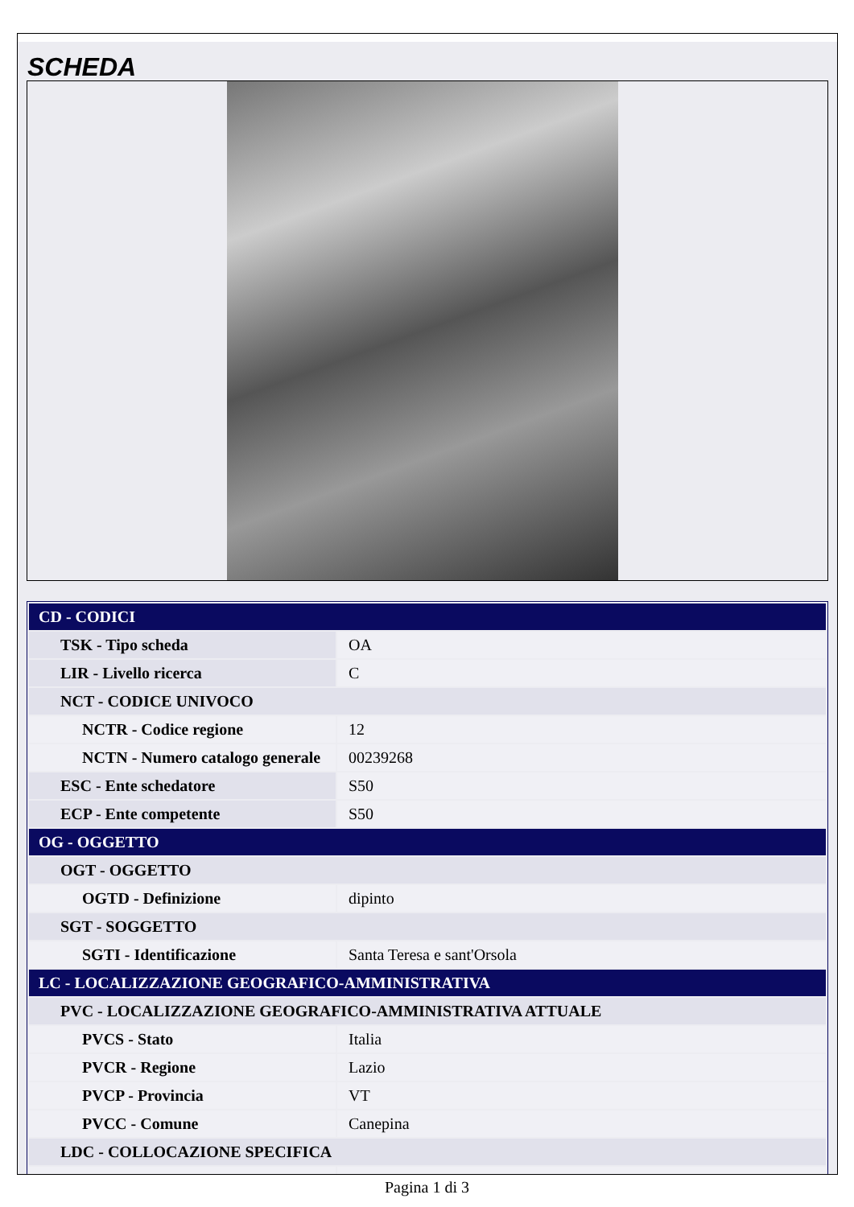SCHEDA
| CD - CODICI | |
| TSK - Tipo scheda | OA |
| LIR - Livello ricerca | C |
| NCT - CODICE UNIVOCO | |
| NCTR - Codice regione | 12 |
| NCTN - Numero catalogo generale | 00239268 |
| ESC - Ente schedatore | S50 |
| ECP - Ente competente | S50 |
| OG - OGGETTO | |
| OGT - OGGETTO | |
| OGTD - Definizione | dipinto |
| SGT - SOGGETTO | |
| SGTI - Identificazione | Santa Teresa e sant'Orsola |
| LC - LOCALIZZAZIONE GEOGRAFICO-AMMINISTRATIVA | |
| PVC - LOCALIZZAZIONE GEOGRAFICO-AMMINISTRATIVA ATTUALE | |
| PVCS - Stato | Italia |
| PVCR - Regione | Lazio |
| PVCP - Provincia | VT |
| PVCC - Comune | Canepina |
| LDC - COLLOCAZIONE SPECIFICA | |
Pagina 1 di 3